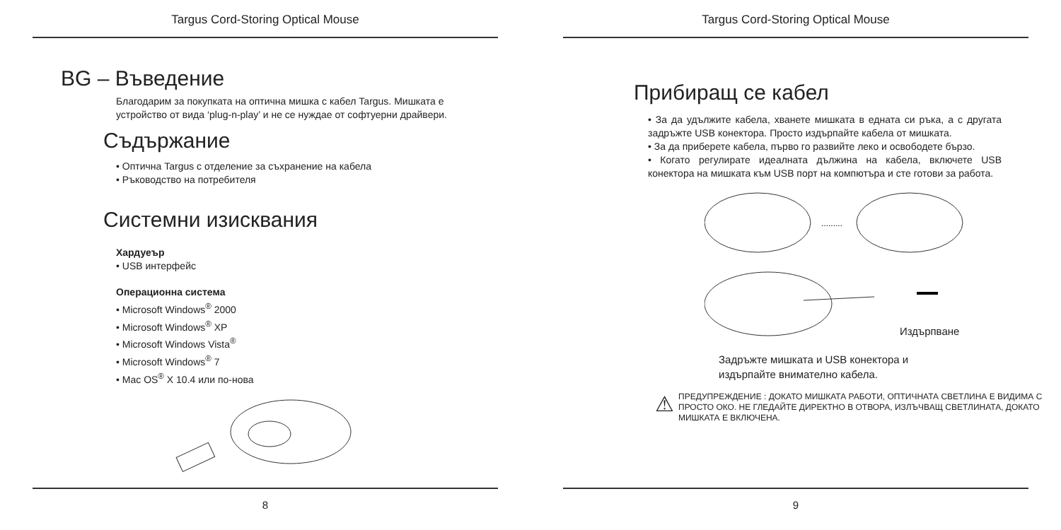Targus Cord-Storing Optical Mouse
BG – Въведение
Благодарим за покупката на оптична мишка с кабел Targus. Мишката е устройство от вида ‘plug-n-play’ и не се нуждае от софтуерни драйвери.
Съдържание
• Оптична Targus с отделение за съхранение на кабела
• Ръководство на потребителя
Системни изисквания
Хардуеър
• USB интерфейс
Операционна система
• Microsoft Windows<sup>®</sup> 2000
• Microsoft Windows<sup>®</sup> XP
• Microsoft Windows Vista<sup>®</sup>
• Microsoft Windows<sup>®</sup> 7
• Mac OS<sup>®</sup> X 10.4 или по-нова
8
Targus Cord-Storing Optical Mouse
Прибиращ се кабел
• За да удължите кабела, хванете мишката в едната си ръка, а с другата задръжте USB конектора. Просто издърпайте кабела от мишката.
• За да приберете кабела, първо го развийте леко и освободете бързо.
• Когато регулирате идеалната дължина на кабела, включете USB конектора на мишката към USB порт на компютъра и сте готови за работа.
.........
Издърпване
Задръжте мишката и USB конектора и
издърпайте внимателно кабела.
⚠
ПРЕДУПРЕЖДЕНИЕ : ДОКАТО МИШКАТА РАБОТИ, ОПТИЧНАТА СВЕТЛИНА Е ВИДИМА С ПРОСТО ОКО. НЕ ГЛЕДАЙТЕ ДИРЕКТНО В ОТВОРА, ИЗЛЪЧВАЩ СВЕТЛИНАТА, ДОКАТО МИШКАТА Е ВКЛЮЧЕНА.
9